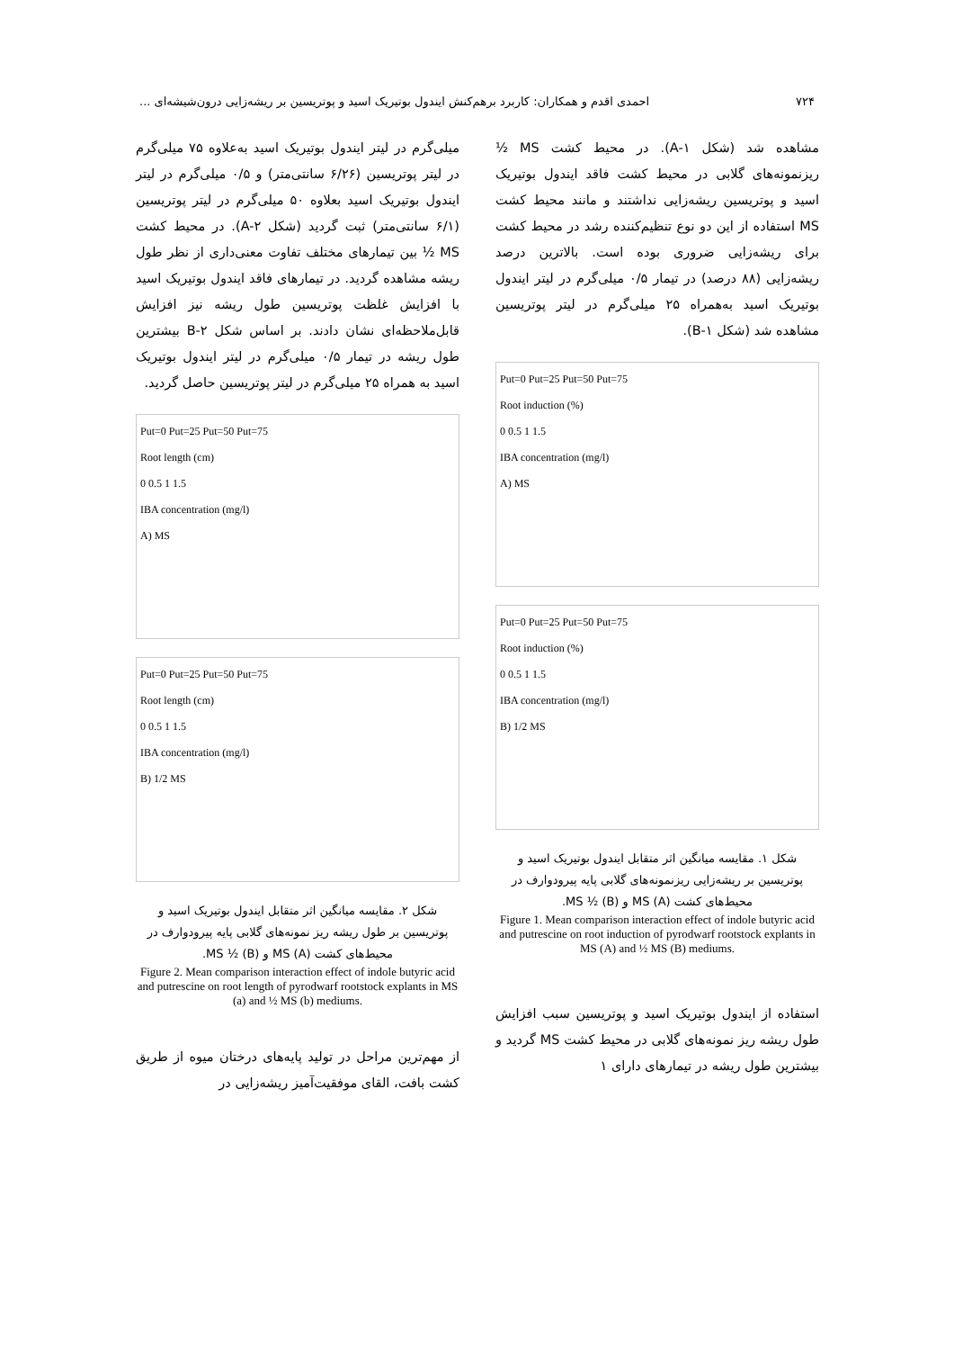۷۲۴ احمدی اقدم و همکاران: کاربرد برهم‌کنش ایندول بوتیریک اسید و پوتریسین بر ریشه‌زایی درون‌شیشه‌ای ...
مشاهده شد (شکل A-۱). در محیط کشت MS ½ ریزنمونه‌های گلابی در محیط کشت فاقد ایندول بوتیریک اسید و پوتریسین ریشه‌زایی نداشتند و مانند محیط کشت MS استفاده از این دو نوع تنظیم‌کننده رشد در محیط کشت برای ریشه‌زایی ضروری بوده است. بالاترین درصد ریشه‌زایی (۸۸ درصد) در تیمار ۰/۵ میلی‌گرم در لیتر ایندول بوتیریک اسید به‌همراه ۲۵ میلی‌گرم در لیتر پوتریسین مشاهده شد (شکل B-۱).
Put=0 Put=25 Put=50 Put=75
Root induction (%)
0 0.5 1 1.5
IBA concentration (mg/l)
A) MS
Put=0 Put=25 Put=50 Put=75
Root induction (%)
0 0.5 1 1.5
IBA concentration (mg/l)
B) 1/2 MS
شکل ۱. مقایسه میانگین اثر متقابل ایندول بوتیریک اسید و پوتریسین بر ریشه‌زایی ریزنمونه‌های گلابی پایه پیرودوارف در محیط‌های کشت MS (A) و MS ½ (B).
Figure 1. Mean comparison interaction effect of indole butyric acid and putrescine on root induction of pyrodwarf rootstock explants in MS (A) and ½ MS (B) mediums.
استفاده از ایندول بوتیریک اسید و پوتریسین سبب افزایش طول ریشه ریز نمونه‌های گلابی در محیط کشت MS گردید و بیشترین طول ریشه در تیمارهای دارای ۱
میلی‌گرم در لیتر ایندول بوتیریک اسید به‌علاوه ۷۵ میلی‌گرم در لیتر پوتریسین (۶/۲۶ سانتی‌متر) و ۰/۵ میلی‌گرم در لیتر ایندول بوتیریک اسید بعلاوه ۵۰ میلی‌گرم در لیتر پوتریسین (۶/۱ سانتی‌متر) ثبت گردید (شکل A-۲). در محیط کشت MS ½ بین تیمارهای مختلف تفاوت معنی‌داری از نظر طول ریشه مشاهده گردید. در تیمارهای فاقد ایندول بوتیریک اسید با افزایش غلظت پوتریسین طول ریشه نیز افزایش قابل‌ملاحظه‌ای نشان دادند. بر اساس شکل B-۲ بیشترین طول ریشه در تیمار ۰/۵ میلی‌گرم در لیتر ایندول بوتیریک اسید به همراه ۲۵ میلی‌گرم در لیتر پوتریسین حاصل گردید.
Put=0 Put=25 Put=50 Put=75
Root length (cm)
0 0.5 1 1.5
IBA concentration (mg/l)
A) MS
Put=0 Put=25 Put=50 Put=75
Root length (cm)
0 0.5 1 1.5
IBA concentration (mg/l)
B) 1/2 MS
شکل ۲. مقایسه میانگین اثر متقابل ایندول بوتیریک اسید و پوتریسین بر طول ریشه ریز نمونه‌های گلابی پایه پیرودوارف در محیط‌های کشت MS (A) و MS ½ (B).
Figure 2. Mean comparison interaction effect of indole butyric acid and putrescine on root length of pyrodwarf rootstock explants in MS (a) and ½ MS (b) mediums.
از مهم‌ترین مراحل در تولید پایه‌های درختان میوه از طریق کشت بافت، القای موفقیت‌آمیز ریشه‌زایی در